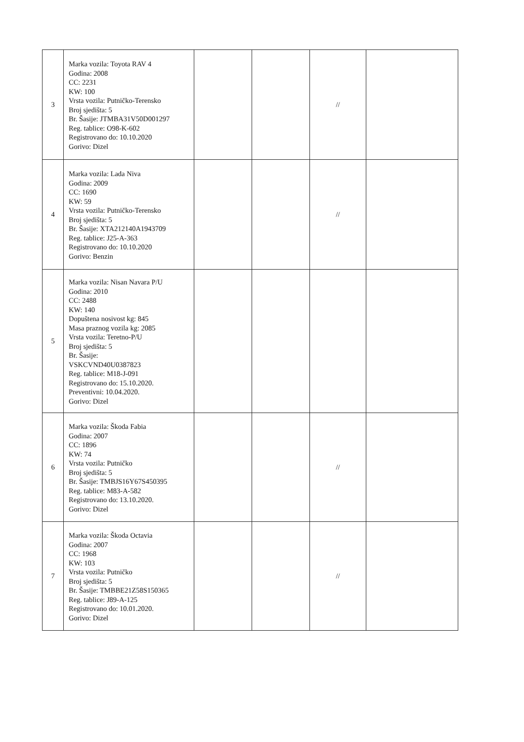| 3 | Marka vozila: Toyota RAV 4 Godina: 2008 CC: 2231 KW: 100 Vrsta vozila: Putničko-Terensko Broj sjedišta: 5 Br. Šasije: JTMBA31V50D001297 Reg. tablice: O98-K-602 Registrovano do: 10.10.2020 Gorivo: Dizel | | | // | |
| 4 | Marka vozila: Lada Niva Godina: 2009 CC: 1690 KW: 59 Vrsta vozila: Putničko-Terensko Broj sjedišta: 5 Br. Šasije: XTA212140A1943709 Reg. tablice: J25-A-363 Registrovano do: 10.10.2020 Gorivo: Benzin | | | // | |
| 5 | Marka vozila: Nisan Navara P/U Godina: 2010 CC: 2488 KW: 140 Dopuštena nosivost kg: 845 Masa praznog vozila kg: 2085 Vrsta vozila: Teretno-P/U Broj sjedišta: 5 Br. Šasije: VSKCVND40U0387823 Reg. tablice: M18-J-091 Registrovano do: 15.10.2020. Preventivni: 10.04.2020. Gorivo: Dizel | | | | |
| 6 | Marka vozila: Škoda Fabia Godina: 2007 CC: 1896 KW: 74 Vrsta vozila: Putničko Broj sjedišta: 5 Br. Šasije: TMBJS16Y67S450395 Reg. tablice: M83-A-582 Registrovano do: 13.10.2020. Gorivo: Dizel | | | // | |
| 7 | Marka vozila: Škoda Octavia Godina: 2007 CC: 1968 KW: 103 Vrsta vozila: Putničko Broj sjedišta: 5 Br. Šasije: TMBBE21Z58S150365 Reg. tablice: J89-A-125 Registrovano do: 10.01.2020. Gorivo: Dizel | | | // | |